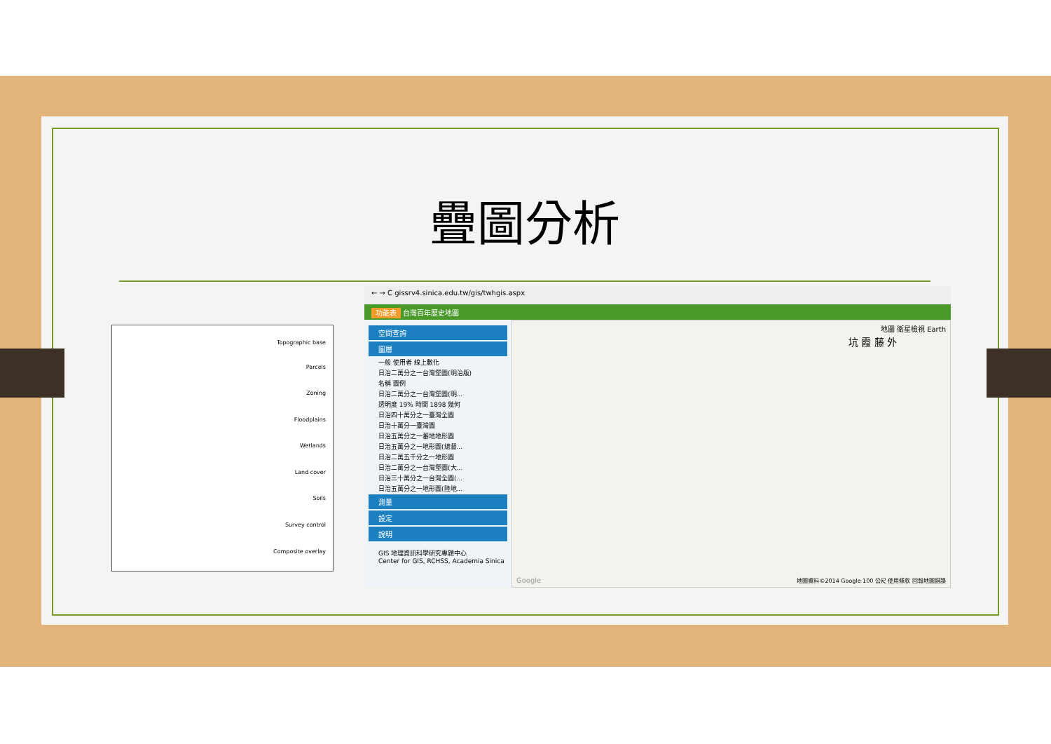疊圖分析
Topographic base
Parcels
Zoning
Floodplains
Wetlands
Land cover
Soils
Survey control
Composite overlay
← → C gissrv4.sinica.edu.tw/gis/twhgis.aspx
功能表 台灣百年歷史地圖
空間查詢
圖層
一般 使用者 線上數化
日治二萬分之一台灣堡圖(明治版)
名稱 圖例
日治二萬分之一台灣堡圖(明...
透明度 19% 時間 1898 幾何
日治四十萬分之一臺灣全圖
日治十萬分一臺灣圖
日治五萬分之一蕃地地形圖
日治五萬分之一地形圖(總督...
日治二萬五千分之一地形圖
日治二萬分之一台灣堡圖(大...
日治三十萬分之一台灣全圖(...
日治五萬分之一地形圖(陸地...
測量
設定
說明
GIS 地理資訊科學研究專題中心
Center for GIS, RCHSS, Academia Sinica
地圖 衛星檢視 Earth
坑 霞 藤 外
地圖資料©2014 Google 100 公尺 使用條款 回報地圖錯誤
Google